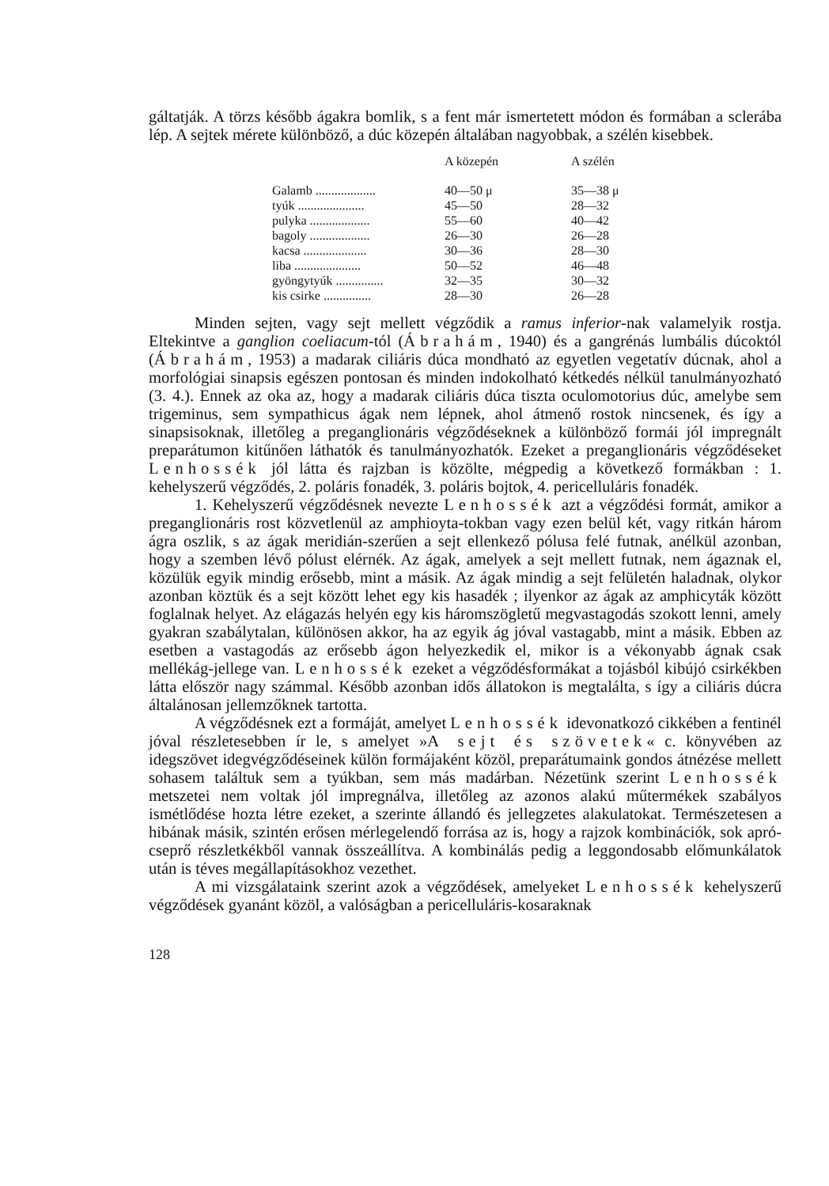gáltatják. A törzs később ágakra bomlik, s a fent már ismertetett módon és formában a sclerába lép. A sejtek mérete különböző, a dúc közepén általában nagyobbak, a szélén kisebbek.
| | A közepén | A szélén |
| --- | --- | --- |
| Galamb ................... | 40—50 μ | 35—38 μ |
| tyúk ..................... | 45—50 | 28—32 |
| pulyka ................... | 55—60 | 40—42 |
| bagoly ................... | 26—30 | 26—28 |
| kacsa .................... | 30—36 | 28—30 |
| liba ..................... | 50—52 | 46—48 |
| gyöngytyúk ............... | 32—35 | 30—32 |
| kis csirke ............... | 28—30 | 26—28 |
Minden sejten, vagy sejt mellett végződik a ramus inferior-nak valamelyik rostja. Eltekintve a ganglion coeliacum-tól (Ábrahám, 1940) és a gangrénás lumbális dúcoktól (Ábrahám, 1953) a madarak ciliáris dúca mondható az egyetlen vegetatív dúcnak, ahol a morfológiai sinapsis egészen pontosan és minden indokolható kétkedés nélkül tanulmányozható (3. 4.). Ennek az oka az, hogy a madarak ciliáris dúca tiszta oculomotorius dúc, amelybe sem trigeminus, sem sympathicus ágak nem lépnek, ahol átmenő rostok nincsenek, és így a sinapsisoknak, illetőleg a preganglionáris végződéseknek a különböző formái jól impregnált preparátumon kitűnően láthatók és tanulmányozhatók. Ezeket a preganglionáris végződéseket Lenhossék jól látta és rajzban is közölte, mégpedig a következő formákban : 1. kehelyszerű végződés, 2. poláris fonadék, 3. poláris bojtok, 4. pericelluláris fonadék.
1. Kehelyszerű végződésnek nevezte Lenhossék azt a végződési formát, amikor a preganglionáris rost közvetlenül az amphioyta-tokban vagy ezen belül két, vagy ritkán három ágra oszlik, s az ágak meridián-szerűen a sejt ellenkező pólusa felé futnak, anélkül azonban, hogy a szemben lévő pólust elérnék. Az ágak, amelyek a sejt mellett futnak, nem ágaznak el, közülük egyik mindig erősebb, mint a másik. Az ágak mindig a sejt felületén haladnak, olykor azonban köztük és a sejt között lehet egy kis hasadék ; ilyenkor az ágak az amphicyták között foglalnak helyet. Az elágazás helyén egy kis háromszögletű megvastagodás szokott lenni, amely gyakran szabálytalan, különösen akkor, ha az egyik ág jóval vastagabb, mint a másik. Ebben az esetben a vastagodás az erősebb ágon helyezkedik el, mikor is a vékonyabb ágnak csak mellékág-jellege van. Lenhossék ezeket a végződésformákat a tojásból kibújó csirkékben látta először nagy számmal. Később azonban idős állatokon is megtalálta, s így a ciliáris dúcra általánosan jellemzőknek tartotta.
A végződésnek ezt a formáját, amelyet Lenhossék idevonatkozó cikkében a fentinél jóval részletesebben ír le, s amelyet »A sejt és szövetek« c. könyvében az idegszövet idegvégződéseinek külön formájaként közöl, preparátumaink gondos átnézése mellett sohasem találtuk sem a tyúkban, sem más madárban. Nézetünk szerint Lenhossék metszetei nem voltak jól impregnálva, illetőleg az azonos alakú műtermékek szabályos ismétlődése hozta létre ezeket, a szerinte állandó és jellegzetes alakulatokat. Természetesen a hibának másik, szintén erősen mérlegelendő forrása az is, hogy a rajzok kombinációk, sok apró-cseprő részletkékből vannak összeállítva. A kombinálás pedig a leggondosabb előmunkálatok után is téves megállapításokhoz vezethet.
A mi vizsgálataink szerint azok a végződések, amelyeket Lenhossék kehelyszerű végződések gyanánt közöl, a valóságban a pericelluláris-kosaraknak
128